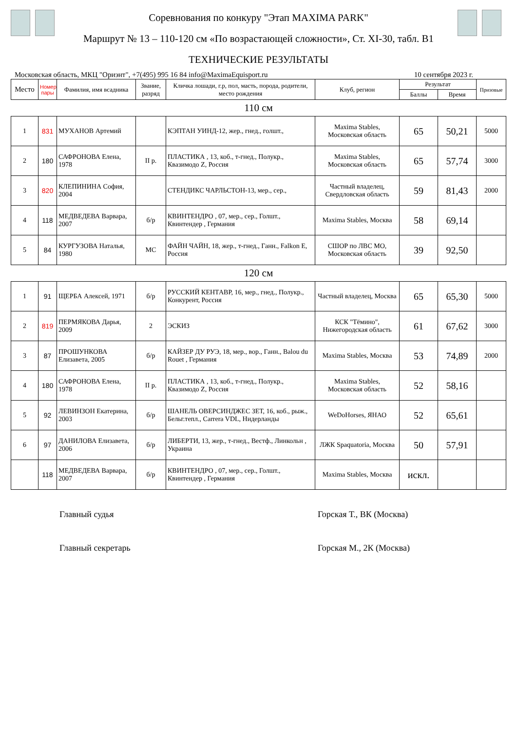Соревнования по конкуру "Этап MAXIMA PARK"
Маршрут № 13 – 110-120 см «По возрастающей сложности», Ст. XI-30, табл. В1
ТЕХНИЧЕСКИЕ РЕЗУЛЬТАТЫ
Московская область, МКЦ "Ориэнт", +7(495) 995 16 84 info@MaximaEquisport.ru 10 сентября 2023 г.
| Место | Номер пары | Фамилия, имя всадника | Звание, разряд | Кличка лошади, г.р, пол, масть, порода, родители, место рождения | Клуб, регион | Результат | | Призовые |
| --- | --- | --- | --- | --- | --- | --- | --- | --- |
| | | | | | | Баллы | Время | |
| 110 см | | | | | | | | |
| 1 | 831 | МУХАНОВ Артемий | | КЭПТАН УИНД-12, жер., гнед., голшт., | Maxima Stables, Московская область | 65 | 50,21 | 5000 |
| 2 | 180 | САФРОНОВА Елена, 1978 | II р. | ПЛАСТИКА , 13, коб., т-гнед., Полукр., Квазимодо Z, Россия | Maxima Stables, Московская область | 65 | 57,74 | 3000 |
| 3 | 820 | КЛЕПИНИНА София, 2004 | | СТЕНДИКС ЧАРЛЬСТОН-13, мер., сер., | Частный владелец, Свердловская область | 59 | 81,43 | 2000 |
| 4 | 118 | МЕДВЕДЕВА Варвара, 2007 | б/р | КВИНТЕНДРО , 07, мер., сер., Голшт., Квинтендер , Германия | Maxima Stables, Москва | 58 | 69,14 | |
| 5 | 84 | КУРГУЗОВА Наталья, 1980 | МС | ФАЙН ЧАЙН, 18, жер., т-гнед., Ганн., Falkon E, Россия | СШОР по ЛВС МО, Московская область | 39 | 92,50 | |
| 120 см | | | | | | | | |
| 1 | 91 | ЩЕРБА Алексей, 1971 | б/р | РУССКИЙ КЕНТАВР, 16, мер., гнед., Полукр., Конкурент, Россия | Частный владелец, Москва | 65 | 65,30 | 5000 |
| 2 | 819 | ПЕРМЯКОВА Дарья, 2009 | 2 | ЭСКИЗ | КСК "Тёмино", Нижегородская область | 61 | 67,62 | 3000 |
| 3 | 87 | ПРОШУНКОВА Елизавета, 2005 | б/р | КАЙЗЕР ДУ РУЭ, 18, мер., вор., Ганн., Balou du Rouet , Германия | Maxima Stables, Москва | 53 | 74,89 | 2000 |
| 4 | 180 | САФРОНОВА Елена, 1978 | II р. | ПЛАСТИКА , 13, коб., т-гнед., Полукр., Квазимодо Z, Россия | Maxima Stables, Московская область | 52 | 58,16 | |
| 5 | 92 | ЛЕВИНЗОН Екатерина, 2003 | б/р | ШАНЕЛЬ ОВЕРСИНДЖЕС ЗЕТ, 16, коб., рыж., Бельг.тепл., Carrera VDL, Нидерланды | WeDoHorses, ЯНАО | 52 | 65,61 | |
| 6 | 97 | ДАНИЛОВА Елизавета, 2006 | б/р | ЛИБЕРТИ, 13, жер., т-гнед., Вестф., Линкольн , Украина | ЛЖК Spaquatoria, Москва | 50 | 57,91 | |
| | 118 | МЕДВЕДЕВА Варвара, 2007 | б/р | КВИНТЕНДРО , 07, мер., сер., Голшт., Квинтендер , Германия | Maxima Stables, Москва | искл. | | |
Главный судья Горская Т., ВК (Москва)
Главный секретарь Горская М., 2К (Москва)